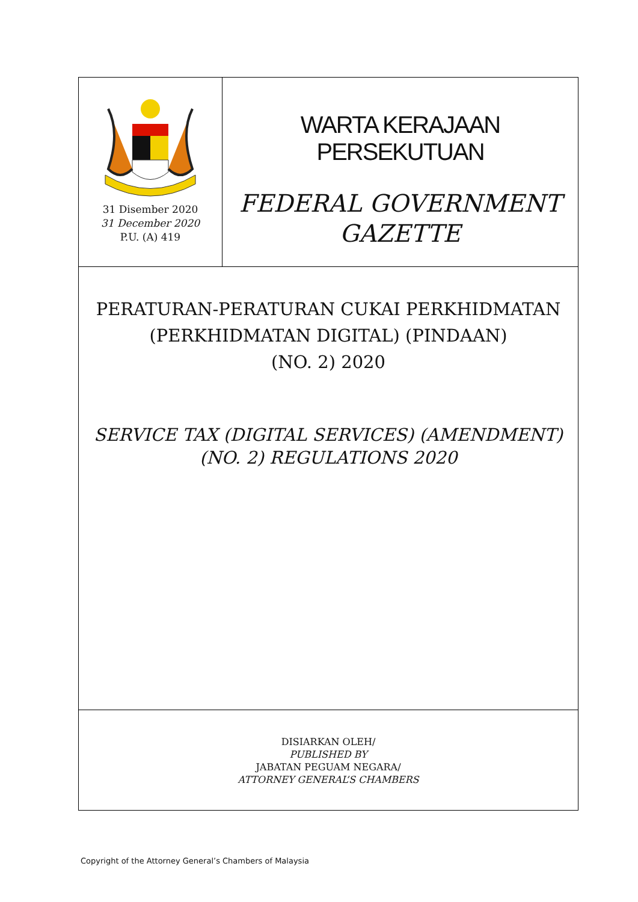31 Disember 2020
31 December 2020
P.U. (A) 419
WARTA KERAJAAN PERSEKUTUAN
FEDERAL GOVERNMENT
GAZETTE
PERATURAN-PERATURAN CUKAI PERKHIDMATAN
(PERKHIDMATAN DIGITAL) (PINDAAN)
(NO. 2) 2020
SERVICE TAX (DIGITAL SERVICES) (AMENDMENT)
(NO. 2) REGULATIONS 2020
DISIARKAN OLEH/
PUBLISHED BY
JABATAN PEGUAM NEGARA/
ATTORNEY GENERAL’S CHAMBERS
Copyright of the Attorney General’s Chambers of Malaysia